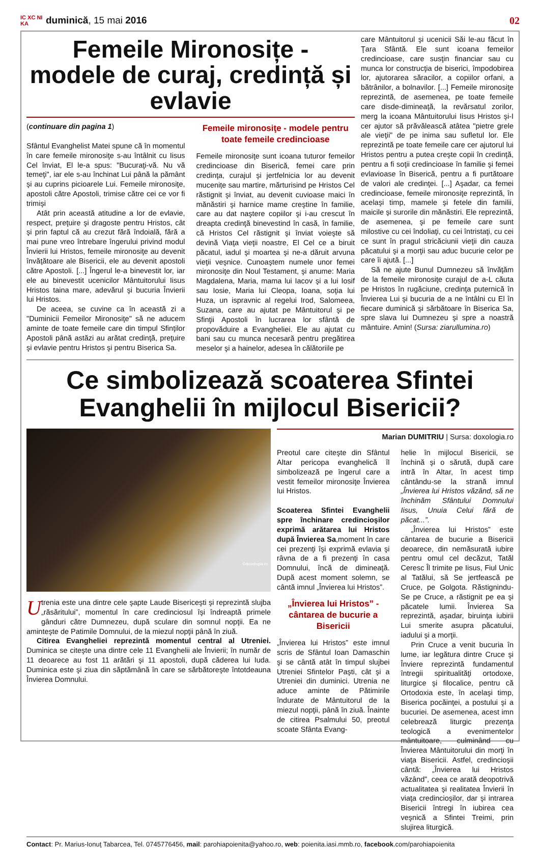IC XC NI KA duminică, 15 mai 2016 02
Femeile Mironosițe - modele de curaj, credință și evlavie
(continuare din pagina 1)
Sfântul Evanghelist Matei spune că în momentul în care femeile mironosiţe s-au întâlnit cu Iisus Cel înviat, El le-a spus: "Bucuraţi-vă. Nu vă temeţi", iar ele s-au închinat Lui până la pământ şi au cuprins picioarele Lui. Femeile mironosiţe, apostoli către Apostoli, trimise către cei ce vor fi trimişi
Atât prin această atitudine a lor de evlavie, respect, preţuire şi dragoste pentru Hristos, cât şi prin faptul că au crezut fără îndoială, fără a mai pune vreo întrebare îngerului privind modul Învierii lui Hristos, femeile mironosiţe au devenit învăţătoare ale Bisericii, ele au devenit apostoli către Apostoli. [...] Îngerul le-a binevestit lor, iar ele au binevestit ucenicilor Mântuitorului Iisus Hristos taina mare, adevărul şi bucuria Învierii lui Hristos.
De aceea, se cuvine ca în această zi a "Duminicii Femeilor Mironosiţe" să ne aducem aminte de toate femeile care din timpul Sfinţilor Apostoli până astăzi au arătat credinţă, preţuire şi evlavie pentru Hristos şi pentru Biserica Sa.
Femeile mironosiţe - modele pentru toate femeile credincioase
Femeile mironosiţe sunt icoana tuturor femeilor credincioase din Biserică, femei care prin credinţa, curajul şi jertfelnicia lor au devenit mucenițe sau martire, mărturisind pe Hristos Cel răstignit şi înviat, au devenit cuvioase maici în mănăstiri şi harnice mame creştine în familie, care au dat naştere copiilor şi i-au crescut în dreapta credinţă binevestind în casă, în familie, că Hristos Cel răstignit şi înviat voieşte să devină Viaţa vieţii noastre, El Cel ce a biruit păcatul, iadul şi moartea şi ne-a dăruit arvuna vieţii veşnice. Cunoaştem numele unor femei mironosiţe din Noul Testament, şi anume: Maria Magdalena, Maria, mama lui Iacov şi a lui Iosif sau Iosie, Maria lui Cleopa, Ioana, soţia lui Huza, un ispravnic al regelui Irod, Salomeea, Suzana, care au ajutat pe Mântuitorul şi pe Sfinţii Apostoli în lucrarea lor sfântă de propovăduire a Evangheliei. Ele au ajutat cu bani sau cu munca necesară pentru pregătirea meselor şi a hainelor, adesea în călătoriile pe
care Mântuitorul şi ucenicii Săi le-au făcut în Ţara Sfântă. Ele sunt icoana femeilor credincioase, care susţin financiar sau cu munca lor construcţia de biserici, împodobirea lor, ajutorarea săracilor, a copiilor orfani, a bătrânilor, a bolnavilor. [...] Femeile mironosiţe reprezintă, de asemenea, pe toate femeile care disde-dimineaţă, la revărsatul zorilor, merg la icoana Mântuitorului Iisus Hristos şi-I cer ajutor să prăvălească atâtea "pietre grele ale vieţii" de pe inima sau sufletul lor. Ele reprezintă pe toate femeile care cer ajutorul lui Hristos pentru a putea creşte copii în credinţă, pentru a fi soţii credincioase în familie şi femei evlavioase în Biserică, pentru a fi purtătoare de valori ale credinţei. [...] Aşadar, ca femei credincioase, femeile mironosiţe reprezintă, în acelaşi timp, mamele şi fetele din familii, maicile şi surorile din mănăstiri. Ele reprezintă, de asemenea, şi pe femeile care sunt milostive cu cei îndoliaţi, cu cei întristaţi, cu cei ce sunt în pragul stricăciunii vieţii din cauza păcatului şi a morţii sau aduc bucurie celor pe care îi ajută. [...]
Să ne ajute Bunul Dumnezeu să învăţăm de la femeile mironosiţe curajul de a-L căuta pe Hristos în rugăciune, credinţa puternică în Învierea Lui şi bucuria de a ne întâlni cu El în fiecare duminică şi sărbătoare în Biserica Sa, spre slava lui Dumnezeu şi spre a noastră mântuire. Amin! (Sursa: ziarullumina.ro)
Ce simbolizează scoaterea Sfintei Evanghelii în mijlocul Bisericii?
©doxologia.ro
Utrenia este una dintre cele şapte Laude Bisericeşti şi reprezintă slujba „răsăritului”, momentul în care credinciosul îşi îndreaptă primele gânduri către Dumnezeu, după sculare din somnul nopţii. Ea ne aminteşte de Patimile Domnului, de la miezul nopţii până în ziuă.
Citirea Evangheliei reprezintă momentul central al Utreniei. Duminica se citeşte una dintre cele 11 Evanghelii ale Învierii; în număr de 11 deoarece au fost 11 arătări şi 11 apostoli, după căderea lui Iuda. Duminica este şi ziua din săptămână în care se sărbătoreşte întotdeauna Învierea Domnului.
Marian DUMITRIU | Sursa: doxologia.ro
Preotul care citeşte din Sfântul Altar pericopa evanghelică îl simbolizează pe îngerul care a vestit femeilor mironosiţe Învierea lui Hristos.
Scoaterea Sfintei Evanghelii spre închinare credincioşilor exprimă arătarea lui Hristos după Învierea Sa,moment în care cei prezenţi îşi exprimă evlavia şi râvna de a fi prezenţi în casa Domnului, încă de dimineaţă. După acest moment solemn, se cântă imnul „Învierea lui Hristos”.
„Învierea lui Hristos” - cântarea de bucurie a Bisericii
„Învierea lui Hristos” este imnul scris de Sfântul Ioan Damaschin şi se cântă atât în timpul slujbei Utreniei Sfintelor Paşti, cât şi a Utreniei din duminici. Utrenia ne aduce aminte de Pătimirile îndurate de Mântuitorul de la miezul nopţii, până în ziuă. Înainte de citirea Psalmului 50, preotul scoate Sfânta Evang-
helie în mijlocul Bisericii, se închină şi o sărută, după care intră în Altar, în acest timp cântându-se la strană imnul „Învierea lui Hristos văzând, să ne închinăm Sfântului Domnului Iisus, Unuia Celui fără de păcat...”.
„Învierea lui Hristos” este cântarea de bucurie a Bisericii deoarece, din nemăsurată iubire pentru omul cel decăzut, Tatăl Ceresc Îl trimite pe Iisus, Fiul Unic al Tatălui, să Se jertfească pe Cruce, pe Golgota. Răstignindu-Se pe Cruce, a răstignit pe ea şi păcatele lumii. Învierea Sa reprezintă, aşadar, biruinţa iubirii Lui smerite asupra păcatului, iadului şi a morţii.
Prin Cruce a venit bucuria în lume, iar legătura dintre Cruce şi Înviere reprezintă fundamentul întregii spiritualităţi ortodoxe, liturgice şi filocalice, pentru că Ortodoxia este, în acelaşi timp, Biserica pocăinţei, a postului şi a bucuriei. De asemenea, acest imn celebrează liturgic prezenţa teologică a evenimentelor mântuitoare, culminând cu Învierea Mântuitorului din morţi în viaţa Bisericii. Astfel, credincioşii cântă: „Învierea lui Hristos văzând”, ceea ce arată deopotrivă actualitatea şi realitatea Învierii în viaţa credincioşilor, dar şi intrarea Bisericii întregi în iubirea cea veşnică a Sfintei Treimi, prin slujirea liturgică.
Contact: Pr. Marius-Ionuţ Tabarcea, Tel. 0745776456, mail: parohiapoienita@yahoo.ro, web: poienita.iasi.mmb.ro, facebook.com/parohiapoienita